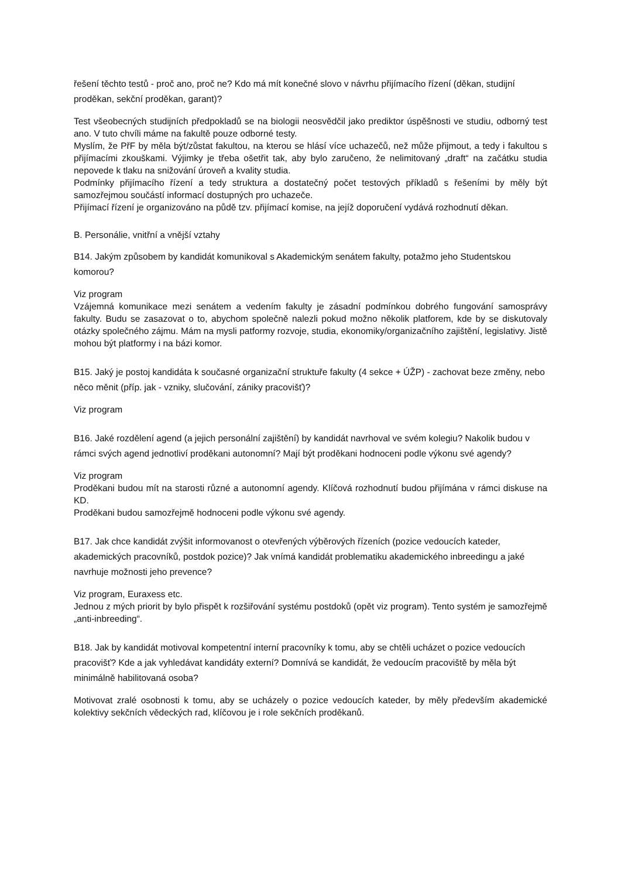řešení těchto testů - proč ano, proč ne? Kdo má mít konečné slovo v návrhu přijímacího řízení (děkan, studijní proděkan, sekční proděkan, garant)?
Test všeobecných studijních předpokladů se na biologii neosvědčil jako prediktor úspěšnosti ve studiu, odborný test ano. V tuto chvíli máme na fakultě pouze odborné testy.
Myslím, že PřF by měla být/zůstat fakultou, na kterou se hlásí více uchazečů, než může přijmout, a tedy i fakultou s přijímacími zkouškami. Výjimky je třeba ošetřit tak, aby bylo zaručeno, že nelimitovaný „draft“ na začátku studia nepovede k tlaku na snižování úroveň a kvality studia.
Podmínky přijímacího řízení a tedy struktura a dostatečný počet testových příkladů s řešeními by měly být samozřejmou součástí informací dostupných pro uchazeče.
Přijímací řízení je organizováno na půdě tzv. přijímací komise, na jejíž doporučení vydává rozhodnutí děkan.
B. Personálie, vnitřní a vnější vztahy
B14. Jakým způsobem by kandidát komunikoval s Akademickým senátem fakulty, potažmo jeho Studentskou komorou?
Viz program
Vzájemná komunikace mezi senátem a vedením fakulty je zásadní podmínkou dobrého fungování samosprávy fakulty. Budu se zasazovat o to, abychom společně nalezli pokud možno několik platforem, kde by se diskutovaly otázky společného zájmu. Mám na mysli patformy rozvoje, studia, ekonomiky/organizačního zajištění, legislativy. Jistě mohou být platformy i na bázi komor.
B15. Jaký je postoj kandidáta k současné organizační struktuře fakulty (4 sekce + ÚŽP) - zachovat beze změny, nebo něco měnit (příp. jak - vzniky, slučování, zániky pracovišť)?
Viz program
B16. Jaké rozdělení agend (a jejich personální zajištění) by kandidát navrhoval ve svém kolegiu? Nakolik budou v rámci svých agend jednotliví proděkani autonomní? Mají být proděkani hodnoceni podle výkonu své agendy?
Viz program
Proděkani budou mít na starosti různé a autonomní agendy. Klíčová rozhodnutí budou přijímána v rámci diskuse na KD.
Proděkani budou samozřejmě hodnoceni podle výkonu své agendy.
B17. Jak chce kandidát zvýšit informovanost o otevřených výběrových řízeních (pozice vedoucích kateder, akademických pracovníků, postdok pozice)? Jak vnímá kandidát problematiku akademického inbreedingu a jaké navrhuje možnosti jeho prevence?
Viz program, Euraxess etc.
Jednou z mých priorit by bylo přispět k rozšiřování systému postdoků (opět viz program). Tento systém je samozřejmě „anti-inbreeding“.
B18. Jak by kandidát motivoval kompetentní interní pracovníky k tomu, aby se chtěli ucházet o pozice vedoucích pracovišť? Kde a jak vyhledávat kandidáty externí? Domnívá se kandidát, že vedoucím pracoviště by měla být minimálně habilitovaná osoba?
Motivovat zralé osobnosti k tomu, aby se ucházely o pozice vedoucích kateder, by měly především akademické kolektivy sekčních vědeckých rad, klíčovou je i role sekčních proděkanů.